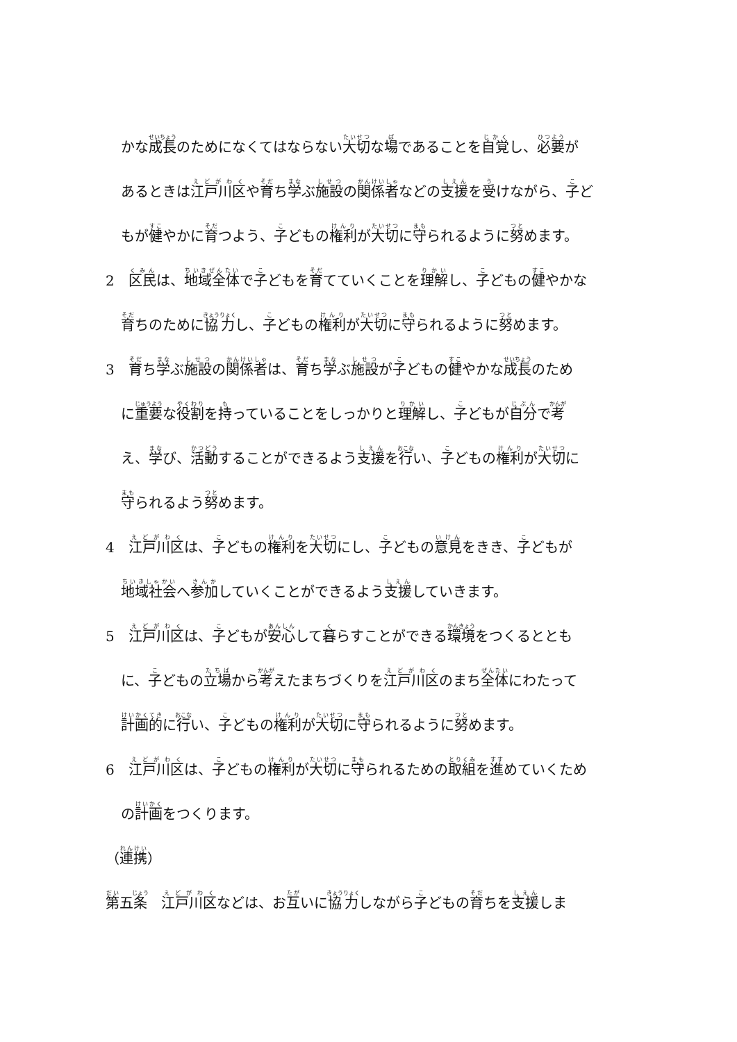かな成長のためになくてはならない大切な場であることを自覚し、必要が
あるときは江戸川区や育ち学ぶ施設の関係者などの支援を受けながら、子ど
もが健やかに育つよう、子どもの権利が大切に守られるように努めます。
2　区民は、地域全体で子どもを育てていくことを理解し、子どもの健やかな
育ちのために協力し、子どもの権利が大切に守られるように努めます。
3　育ち学ぶ施設の関係者は、育ち学ぶ施設が子どもの健やかな成長のため
に重要な役割を持っていることをしっかりと理解し、子どもが自分で考
え、学び、活動することができるよう支援を行い、子どもの権利が大切に
守られるよう努めます。
4　江戸川区は、子どもの権利を大切にし、子どもの意見をきき、子どもが
地域社会へ参加していくことができるよう支援していきます。
5　江戸川区は、子どもが安心して暮らすことができる環境をつくるととも
に、子どもの立場から考えたまちづくりを江戸川区のまち全体にわたって
計画的に行い、子どもの権利が大切に守られるように努めます。
6　江戸川区は、子どもの権利が大切に守られるための取組を進めていくため
の計画をつくります。
（連携）
第五条　江戸川区などは、お互いに協力しながら子どもの育ちを支援しま